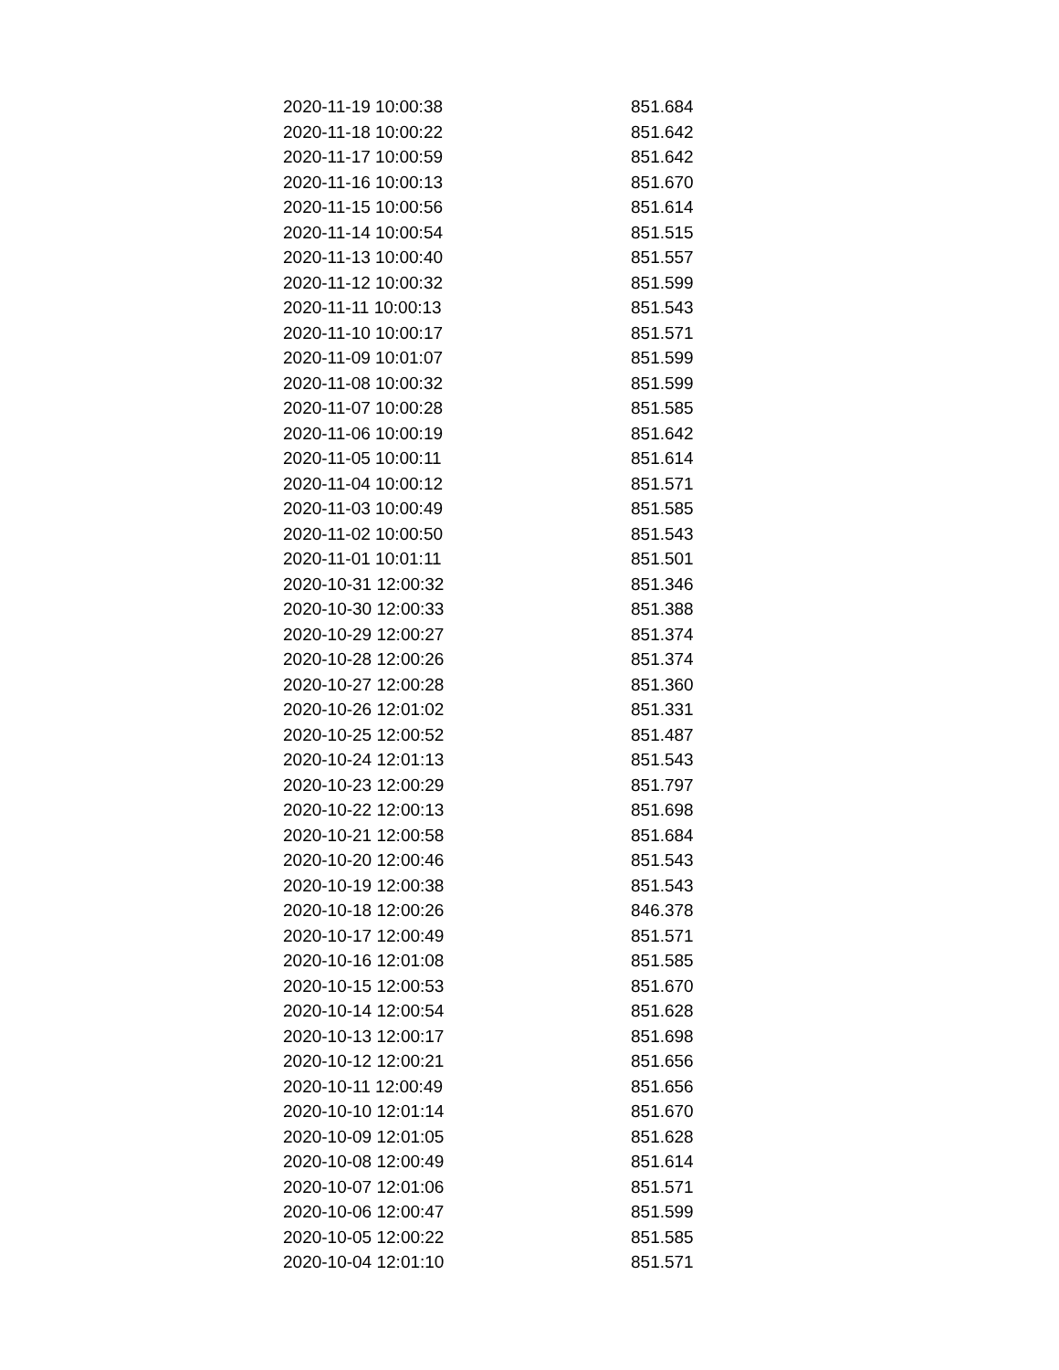| 2020-11-19 10:00:38 | 851.684 |
| 2020-11-18 10:00:22 | 851.642 |
| 2020-11-17 10:00:59 | 851.642 |
| 2020-11-16 10:00:13 | 851.670 |
| 2020-11-15 10:00:56 | 851.614 |
| 2020-11-14 10:00:54 | 851.515 |
| 2020-11-13 10:00:40 | 851.557 |
| 2020-11-12 10:00:32 | 851.599 |
| 2020-11-11 10:00:13 | 851.543 |
| 2020-11-10 10:00:17 | 851.571 |
| 2020-11-09 10:01:07 | 851.599 |
| 2020-11-08 10:00:32 | 851.599 |
| 2020-11-07 10:00:28 | 851.585 |
| 2020-11-06 10:00:19 | 851.642 |
| 2020-11-05 10:00:11 | 851.614 |
| 2020-11-04 10:00:12 | 851.571 |
| 2020-11-03 10:00:49 | 851.585 |
| 2020-11-02 10:00:50 | 851.543 |
| 2020-11-01 10:01:11 | 851.501 |
| 2020-10-31 12:00:32 | 851.346 |
| 2020-10-30 12:00:33 | 851.388 |
| 2020-10-29 12:00:27 | 851.374 |
| 2020-10-28 12:00:26 | 851.374 |
| 2020-10-27 12:00:28 | 851.360 |
| 2020-10-26 12:01:02 | 851.331 |
| 2020-10-25 12:00:52 | 851.487 |
| 2020-10-24 12:01:13 | 851.543 |
| 2020-10-23 12:00:29 | 851.797 |
| 2020-10-22 12:00:13 | 851.698 |
| 2020-10-21 12:00:58 | 851.684 |
| 2020-10-20 12:00:46 | 851.543 |
| 2020-10-19 12:00:38 | 851.543 |
| 2020-10-18 12:00:26 | 846.378 |
| 2020-10-17 12:00:49 | 851.571 |
| 2020-10-16 12:01:08 | 851.585 |
| 2020-10-15 12:00:53 | 851.670 |
| 2020-10-14 12:00:54 | 851.628 |
| 2020-10-13 12:00:17 | 851.698 |
| 2020-10-12 12:00:21 | 851.656 |
| 2020-10-11 12:00:49 | 851.656 |
| 2020-10-10 12:01:14 | 851.670 |
| 2020-10-09 12:01:05 | 851.628 |
| 2020-10-08 12:00:49 | 851.614 |
| 2020-10-07 12:01:06 | 851.571 |
| 2020-10-06 12:00:47 | 851.599 |
| 2020-10-05 12:00:22 | 851.585 |
| 2020-10-04 12:01:10 | 851.571 |